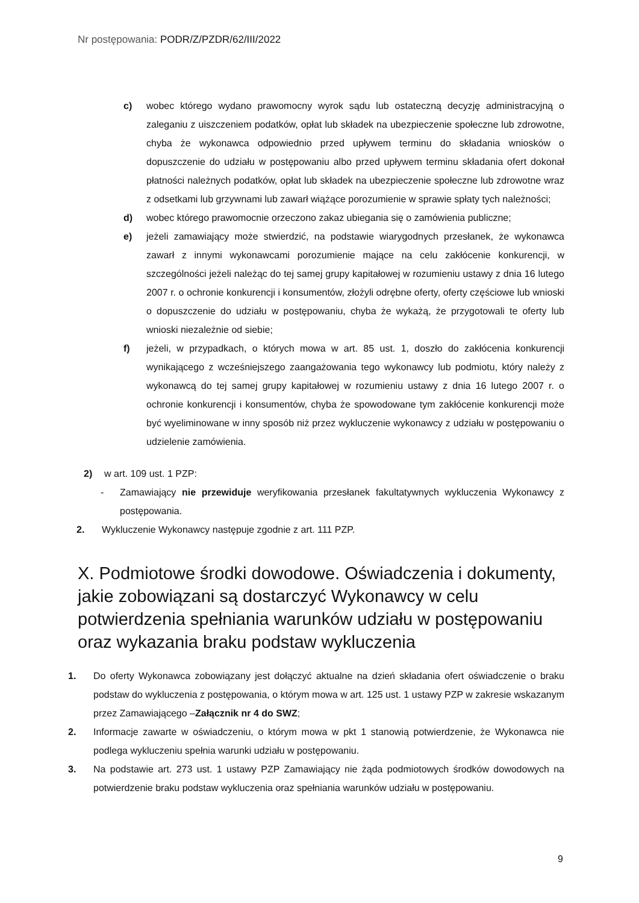Nr postępowania: PODR/Z/PZDR/62/III/2022
c) wobec którego wydano prawomocny wyrok sądu lub ostateczną decyzję administracyjną o zaleganiu z uiszczeniem podatków, opłat lub składek na ubezpieczenie społeczne lub zdrowotne, chyba że wykonawca odpowiednio przed upływem terminu do składania wniosków o dopuszczenie do udziału w postępowaniu albo przed upływem terminu składania ofert dokonał płatności należnych podatków, opłat lub składek na ubezpieczenie społeczne lub zdrowotne wraz z odsetkami lub grzywnami lub zawarł wiążące porozumienie w sprawie spłaty tych należności;
d) wobec którego prawomocnie orzeczono zakaz ubiegania się o zamówienia publiczne;
e) jeżeli zamawiający może stwierdzić, na podstawie wiarygodnych przesłanek, że wykonawca zawarł z innymi wykonawcami porozumienie mające na celu zakłócenie konkurencji, w szczególności jeżeli należąc do tej samej grupy kapitałowej w rozumieniu ustawy z dnia 16 lutego 2007 r. o ochronie konkurencji i konsumentów, złożyli odrębne oferty, oferty częściowe lub wnioski o dopuszczenie do udziału w postępowaniu, chyba że wykażą, że przygotowali te oferty lub wnioski niezależnie od siebie;
f) jeżeli, w przypadkach, o których mowa w art. 85 ust. 1, doszło do zakłócenia konkurencji wynikającego z wcześniejszego zaangażowania tego wykonawcy lub podmiotu, który należy z wykonawcą do tej samej grupy kapitałowej w rozumieniu ustawy z dnia 16 lutego 2007 r. o ochronie konkurencji i konsumentów, chyba że spowodowane tym zakłócenie konkurencji może być wyeliminowane w inny sposób niż przez wykluczenie wykonawcy z udziału w postępowaniu o udzielenie zamówienia.
2) w art. 109 ust. 1 PZP:
- Zamawiający nie przewiduje weryfikowania przesłanek fakultatywnych wykluczenia Wykonawcy z postępowania.
2. Wykluczenie Wykonawcy następuje zgodnie z art. 111 PZP.
X. Podmiotowe środki dowodowe. Oświadczenia i dokumenty, jakie zobowiązani są dostarczyć Wykonawcy w celu potwierdzenia spełniania warunków udziału w postępowaniu oraz wykazania braku podstaw wykluczenia
1. Do oferty Wykonawca zobowiązany jest dołączyć aktualne na dzień składania ofert oświadczenie o braku podstaw do wykluczenia z postępowania, o którym mowa w art. 125 ust. 1 ustawy PZP w zakresie wskazanym przez Zamawiającego –Załącznik nr 4 do SWZ;
2. Informacje zawarte w oświadczeniu, o którym mowa w pkt 1 stanowią potwierdzenie, że Wykonawca nie podlega wykluczeniu spełnia warunki udziału w postępowaniu.
3. Na podstawie art. 273 ust. 1 ustawy PZP Zamawiający nie żąda podmiotowych środków dowodowych na potwierdzenie braku podstaw wykluczenia oraz spełniania warunków udziału w postępowaniu.
9